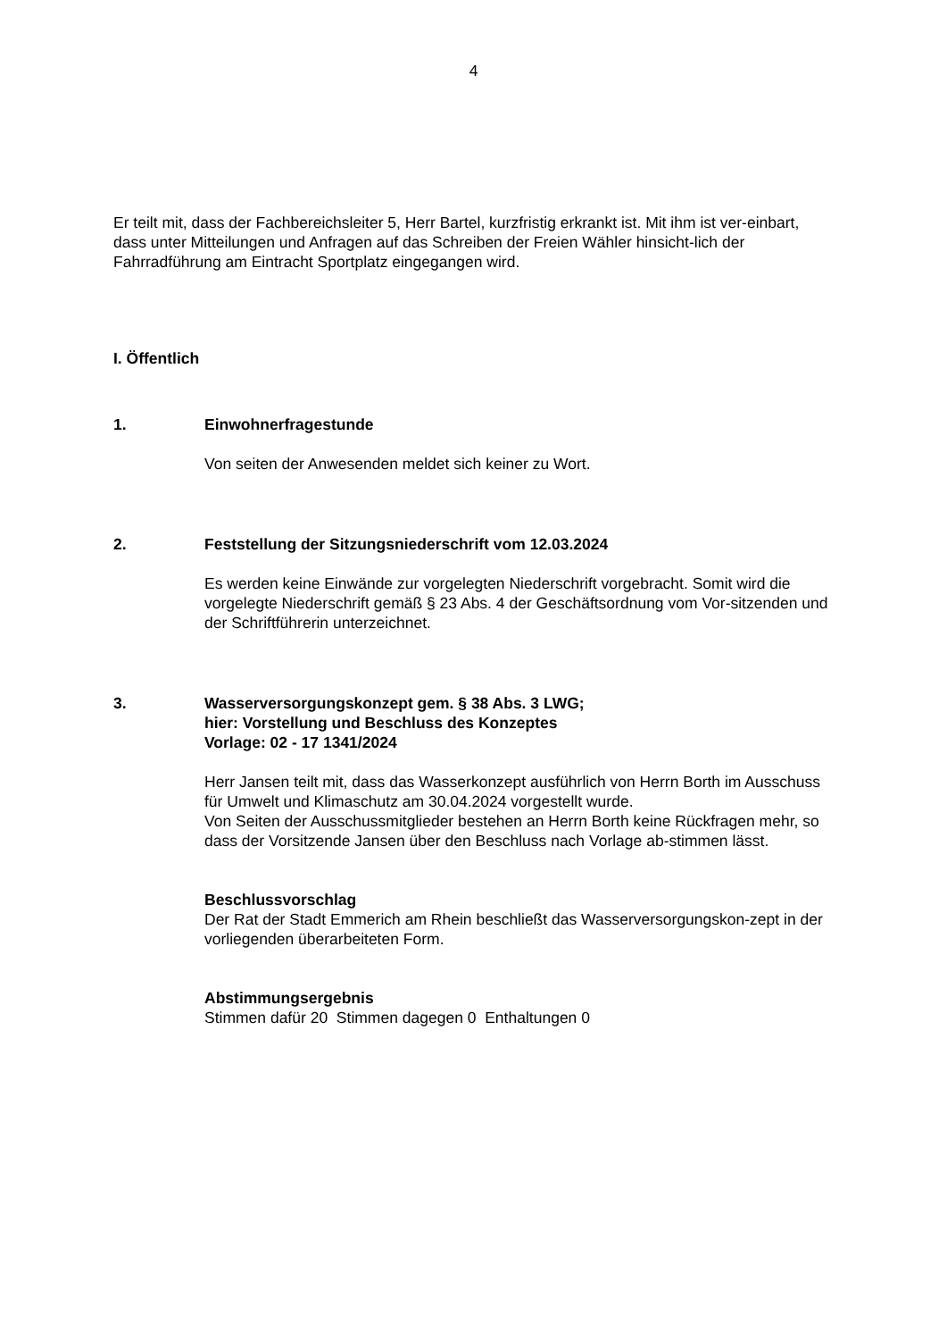4
Er teilt mit, dass der Fachbereichsleiter 5, Herr Bartel, kurzfristig erkrankt ist. Mit ihm ist ver-einbart, dass unter Mitteilungen und Anfragen auf das Schreiben der Freien Wähler hinsicht-lich der Fahrradführung am Eintracht Sportplatz eingegangen wird.
I. Öffentlich
1. Einwohnerfragestunde
Von seiten der Anwesenden meldet sich keiner zu Wort.
2. Feststellung der Sitzungsniederschrift vom 12.03.2024
Es werden keine Einwände zur vorgelegten Niederschrift vorgebracht. Somit wird die vorgelegte Niederschrift gemäß § 23 Abs. 4 der Geschäftsordnung vom Vor-sitzenden und der Schriftführerin unterzeichnet.
3. Wasserversorgungskonzept gem. § 38 Abs. 3 LWG;
hier: Vorstellung und Beschluss des Konzeptes
Vorlage: 02 - 17 1341/2024
Herr Jansen teilt mit, dass das Wasserkonzept ausführlich von Herrn Borth im Ausschuss für Umwelt und Klimaschutz am 30.04.2024 vorgestellt wurde.
Von Seiten der Ausschussmitglieder bestehen an Herrn Borth keine Rückfragen mehr, so dass der Vorsitzende Jansen über den Beschluss nach Vorlage ab-stimmen lässt.
Beschlussvorschlag
Der Rat der Stadt Emmerich am Rhein beschließt das Wasserversorgungskon-zept in der vorliegenden überarbeiteten Form.
Abstimmungsergebnis
Stimmen dafür 20 Stimmen dagegen 0 Enthaltungen 0